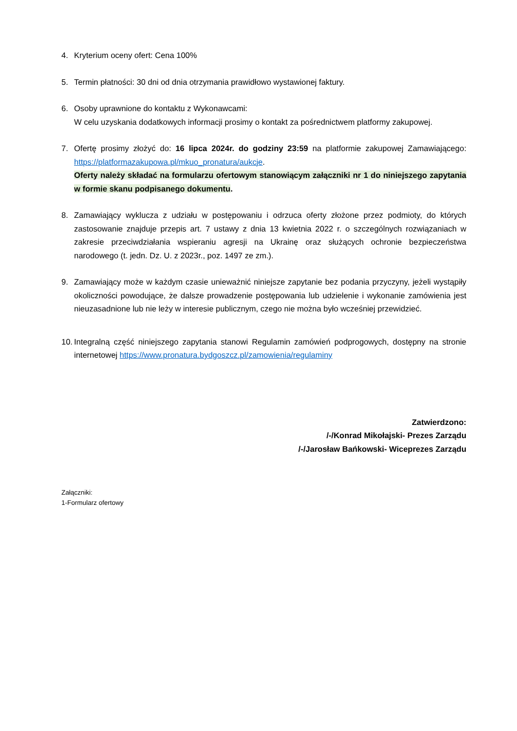4. Kryterium oceny ofert: Cena 100%
5. Termin płatności: 30 dni od dnia otrzymania prawidłowo wystawionej faktury.
6. Osoby uprawnione do kontaktu z Wykonawcami:
W celu uzyskania dodatkowych informacji prosimy o kontakt za pośrednictwem platformy zakupowej.
7. Ofertę prosimy złożyć do: 16 lipca 2024r. do godziny 23:59 na platformie zakupowej Zamawiającego: https://platformazakupowa.pl/mkuo_pronatura/aukcje.
Oferty należy składać na formularzu ofertowym stanowiącym załączniki nr 1 do niniejszego zapytania w formie skanu podpisanego dokumentu.
8. Zamawiający wyklucza z udziału w postępowaniu i odrzuca oferty złożone przez podmioty, do których zastosowanie znajduje przepis art. 7 ustawy z dnia 13 kwietnia 2022 r. o szczególnych rozwiązaniach w zakresie przeciwdziałania wspieraniu agresji na Ukrainę oraz służących ochronie bezpieczeństwa narodowego (t. jedn. Dz. U. z 2023r., poz. 1497 ze zm.).
9. Zamawiający może w każdym czasie unieważnić niniejsze zapytanie bez podania przyczyny, jeżeli wystąpiły okoliczności powodujące, że dalsze prowadzenie postępowania lub udzielenie i wykonanie zamówienia jest nieuzasadnione lub nie leży w interesie publicznym, czego nie można było wcześniej przewidzieć.
10.
Integralną część niniejszego zapytania stanowi Regulamin zamówień podprogowych, dostępny na stronie internetowej https://www.pronatura.bydgoszcz.pl/zamowienia/regulaminy
Zatwierdzono:
/-/Konrad Mikołajski- Prezes Zarządu
/-/Jarosław Bańkowski- Wiceprezes Zarządu
Załączniki:
1-Formularz ofertowy